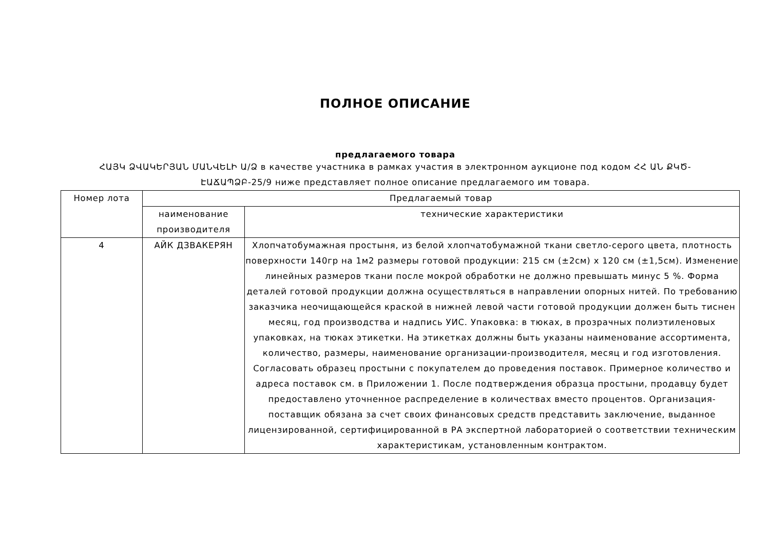ПОЛНОЕ ОПИСАНИЕ
предлагаемого товара
ՀԱՅԿ ՁՎԱԿԵՐՅԱՆ ՄԱՆՎԵԼԻ Ա/Ձ в качестве участника в рамках участия в электронном аукционе под кодом ՀՀ ԱՆ ՔԿԾ-ԷԱՃԱՊՁԲ-25/9 ниже представляет полное описание предлагаемого им товара.
| Номер лота | Предлагаемый товар | |
| | наименование производителя | технические характеристики |
| 4 | АЙК ДЗВАКЕРЯН | Хлопчатобумажная простыня, из белой хлопчатобумажной ткани светло-серого цвета, плотность поверхности 140гр на 1м2 размеры готовой продукции: 215 см (±2см) x 120 см (±1,5см). Изменение линейных размеров ткани после мокрой обработки не должно превышать минус 5 %. Форма деталей готовой продукции должна осуществляться в направлении опорных нитей. По требованию заказчика неочищающейся краской в нижней левой части готовой продукции должен быть тиснен месяц, год производства и надпись УИС. Упаковка: в тюках, в прозрачных полиэтиленовых упаковках, на тюках этикетки. На этикетках должны быть указаны наименование ассортимента, количество, размеры, наименование организации-производителя, месяц и год изготовления. Согласовать образец простыни с покупателем до проведения поставок. Примерное количество и адреса поставок см. в Приложении 1. После подтверждения образца простыни, продавцу будет предоставлено уточненное распределение в количествах вместо процентов. Организация-поставщик обязана за счет своих финансовых средств представить заключение, выданное лицензированной, сертифицированной в РА экспертной лабораторией о соответствии техническим характеристикам, установленным контрактом. |